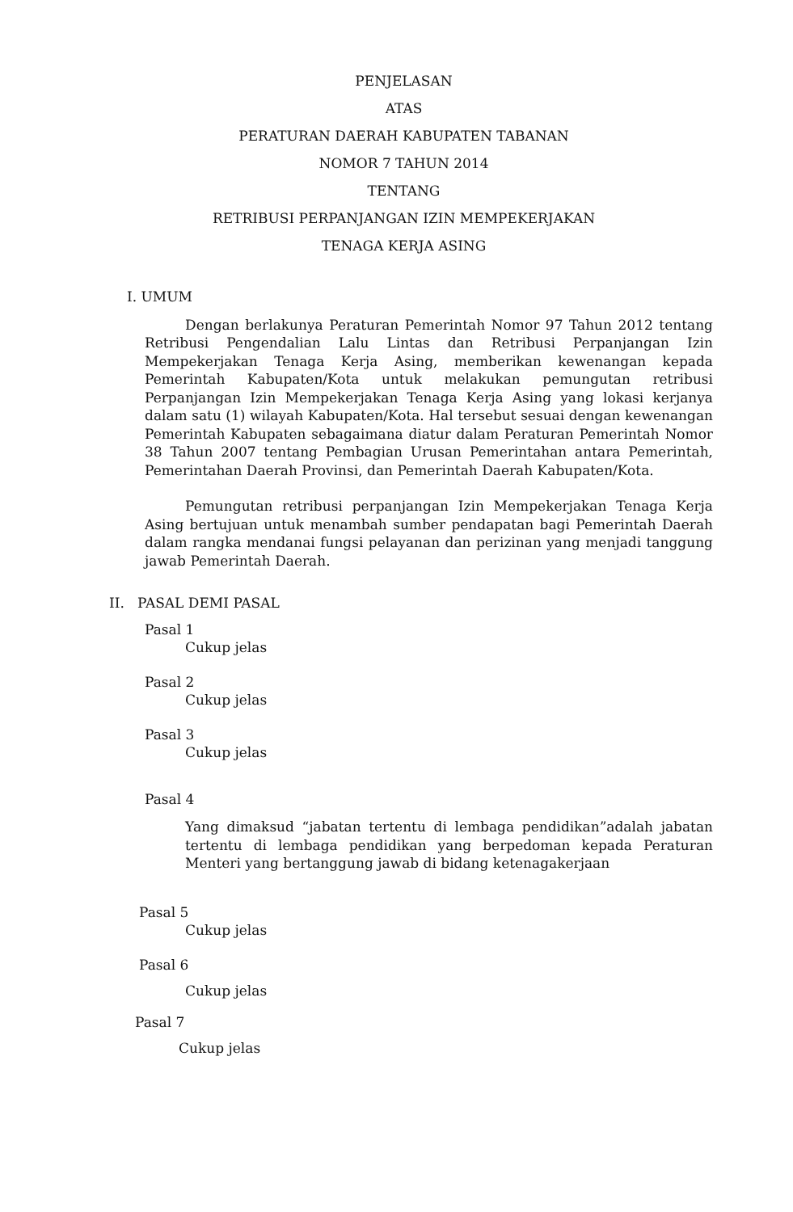PENJELASAN
ATAS
PERATURAN DAERAH KABUPATEN TABANAN
NOMOR 7 TAHUN 2014
TENTANG
RETRIBUSI PERPANJANGAN IZIN MEMPEKERJAKAN
TENAGA KERJA ASING
I. UMUM
Dengan berlakunya Peraturan Pemerintah Nomor 97 Tahun 2012 tentang Retribusi Pengendalian Lalu Lintas dan Retribusi Perpanjangan Izin Mempekerjakan Tenaga Kerja Asing, memberikan kewenangan kepada Pemerintah Kabupaten/Kota untuk melakukan pemungutan retribusi Perpanjangan Izin Mempekerjakan Tenaga Kerja Asing yang lokasi kerjanya dalam satu (1) wilayah Kabupaten/Kota. Hal tersebut sesuai dengan kewenangan Pemerintah Kabupaten sebagaimana diatur dalam Peraturan Pemerintah Nomor 38 Tahun 2007 tentang Pembagian Urusan Pemerintahan antara Pemerintah, Pemerintahan Daerah Provinsi, dan Pemerintah Daerah Kabupaten/Kota.
Pemungutan retribusi perpanjangan Izin Mempekerjakan Tenaga Kerja Asing bertujuan untuk menambah sumber pendapatan bagi Pemerintah Daerah dalam rangka mendanai fungsi pelayanan dan perizinan yang menjadi tanggung jawab Pemerintah Daerah.
II. PASAL DEMI PASAL
Pasal 1
Cukup jelas
Pasal 2
Cukup jelas
Pasal 3
Cukup jelas
Pasal 4
Yang dimaksud “jabatan tertentu di lembaga pendidikan”adalah jabatan tertentu di lembaga pendidikan yang berpedoman kepada Peraturan Menteri yang bertanggung jawab di bidang ketenagakerjaan
Pasal 5
Cukup jelas
Pasal 6
Cukup jelas
Pasal 7
Cukup jelas